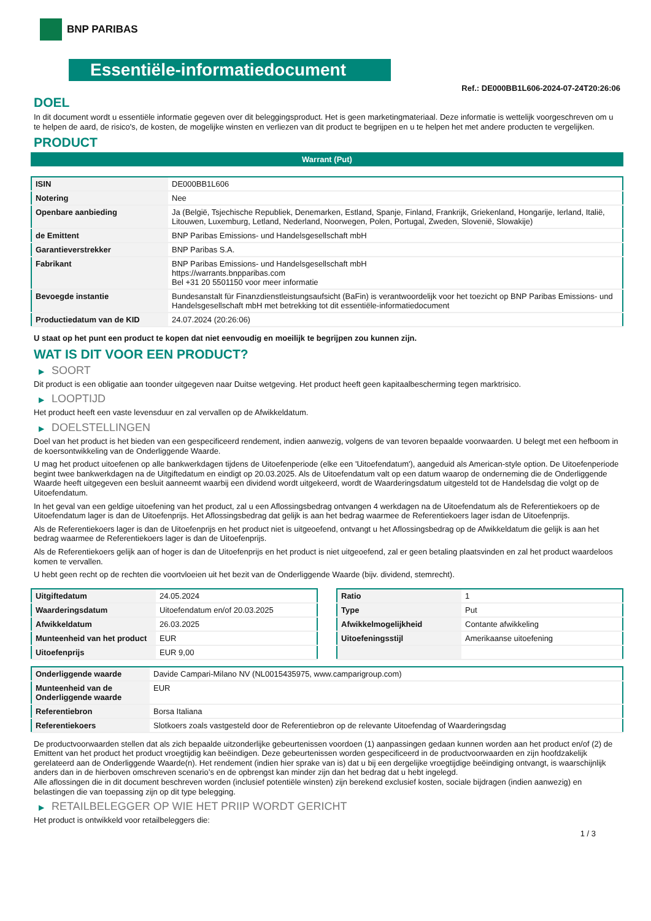BNP PARIBAS
Essentiële-informatiedocument
Ref.: DE000BB1L606-2024-07-24T20:26:06
DOEL
In dit document wordt u essentiële informatie gegeven over dit beleggingsproduct. Het is geen marketingmateriaal. Deze informatie is wettelijk voorgeschreven om u te helpen de aard, de risico's, de kosten, de mogelijke winsten en verliezen van dit product te begrijpen en u te helpen het met andere producten te vergelijken.
PRODUCT
Warrant (Put)
| ISIN | DE000BB1L606 |
| Notering | Nee |
| Openbare aanbieding | Ja (België, Tsjechische Republiek, Denemarken, Estland, Spanje, Finland, Frankrijk, Griekenland, Hongarije, Ierland, Italië, Litouwen, Luxemburg, Letland, Nederland, Noorwegen, Polen, Portugal, Zweden, Slovenië, Slowakije) |
| de Emittent | BNP Paribas Emissions- und Handelsgesellschaft mbH |
| Garantieverstrekker | BNP Paribas S.A. |
| Fabrikant | BNP Paribas Emissions- und Handelsgesellschaft mbH https://warrants.bnpparibas.com Bel +31 20 5501150 voor meer informatie |
| Bevoegde instantie | Bundesanstalt für Finanzdienstleistungsaufsicht (BaFin) is verantwoordelijk voor het toezicht op BNP Paribas Emissions- und Handelsgesellschaft mbH met betrekking tot dit essentiële-informatiedocument |
| Productiedatum van de KID | 24.07.2024 (20:26:06) |
U staat op het punt een product te kopen dat niet eenvoudig en moeilijk te begrijpen zou kunnen zijn.
WAT IS DIT VOOR EEN PRODUCT?
▶ SOORT
Dit product is een obligatie aan toonder uitgegeven naar Duitse wetgeving. Het product heeft geen kapitaalbescherming tegen marktrisico.
▶ LOOPTIJD
Het product heeft een vaste levensduur en zal vervallen op de Afwikkeldatum.
▶ DOELSTELLINGEN
Doel van het product is het bieden van een gespecificeerd rendement, indien aanwezig, volgens de van tevoren bepaalde voorwaarden. U belegt met een hefboom in de koersontwikkeling van de Onderliggende Waarde.
U mag het product uitoefenen op alle bankwerkdagen tijdens de Uitoefenperiode (elke een 'Uitoefendatum'), aangeduid als American-style option. De Uitoefenperiode begint twee bankwerkdagen na de Uitgiftedatum en eindigt op 20.03.2025. Als de Uitoefendatum valt op een datum waarop de onderneming die de Onderliggende Waarde heeft uitgegeven een besluit aanneemt waarbij een dividend wordt uitgekeerd, wordt de Waarderingsdatum uitgesteld tot de Handelsdag die volgt op de Uitoefendatum.
In het geval van een geldige uitoefening van het product, zal u een Aflossingsbedrag ontvangen 4 werkdagen na de Uitoefendatum als de Referentiekoers op de Uitoefendatum lager is dan de Uitoefenprijs. Het Aflossingsbedrag dat gelijk is aan het bedrag waarmee de Referentiekoers lager isdan de Uitoefenprijs.
Als de Referentiekoers lager is dan de Uitoefenprijs en het product niet is uitgeoefend, ontvangt u het Aflossingsbedrag op de Afwikkeldatum die gelijk is aan het bedrag waarmee de Referentiekoers lager is dan de Uitoefenprijs.
Als de Referentiekoers gelijk aan of hoger is dan de Uitoefenprijs en het product is niet uitgeoefend, zal er geen betaling plaatsvinden en zal het product waardeloos komen te vervallen.
U hebt geen recht op de rechten die voortvloeien uit het bezit van de Onderliggende Waarde (bijv. dividend, stemrecht).
| Uitgiftedatum | 24.05.2024 |
| Waarderingsdatum | Uitoefendatum en/of 20.03.2025 |
| Afwikkeldatum | 26.03.2025 |
| Munteenheid van het product | EUR |
| Uitoefenprijs | EUR 9,00 |
| Ratio | 1 |
| Type | Put |
| Afwikkelmogelijkheid | Contante afwikkeling |
| Uitoefeningsstijl | Amerikaanse uitoefening |
| Onderliggende waarde | Davide Campari-Milano NV (NL0015435975, www.camparigroup.com) |
| Munteenheid van de Onderliggende waarde | EUR |
| Referentiebron | Borsa Italiana |
| Referentiekoers | Slotkoers zoals vastgesteld door de Referentiebron op de relevante Uitoefendag of Waarderingsdag |
De productvoorwaarden stellen dat als zich bepaalde uitzonderlijke gebeurtenissen voordoen (1) aanpassingen gedaan kunnen worden aan het product en/of (2) de Emittent van het product het product vroegtijdig kan beëindigen. Deze gebeurtenissen worden gespecificeerd in de productvoorwaarden en zijn hoofdzakelijk gerelateerd aan de Onderliggende Waarde(n). Het rendement (indien hier sprake van is) dat u bij een dergelijke vroegtijdige beëindiging ontvangt, is waarschijnlijk anders dan in de hierboven omschreven scenario’s en de opbrengst kan minder zijn dan het bedrag dat u hebt ingelegd.
Alle aflossingen die in dit document beschreven worden (inclusief potentiële winsten) zijn berekend exclusief kosten, sociale bijdragen (indien aanwezig) en belastingen die van toepassing zijn op dit type belegging.
▶ RETAILBELEGGER OP WIE HET PRIIP WORDT GERICHT
Het product is ontwikkeld voor retailbeleggers die:
1 / 3